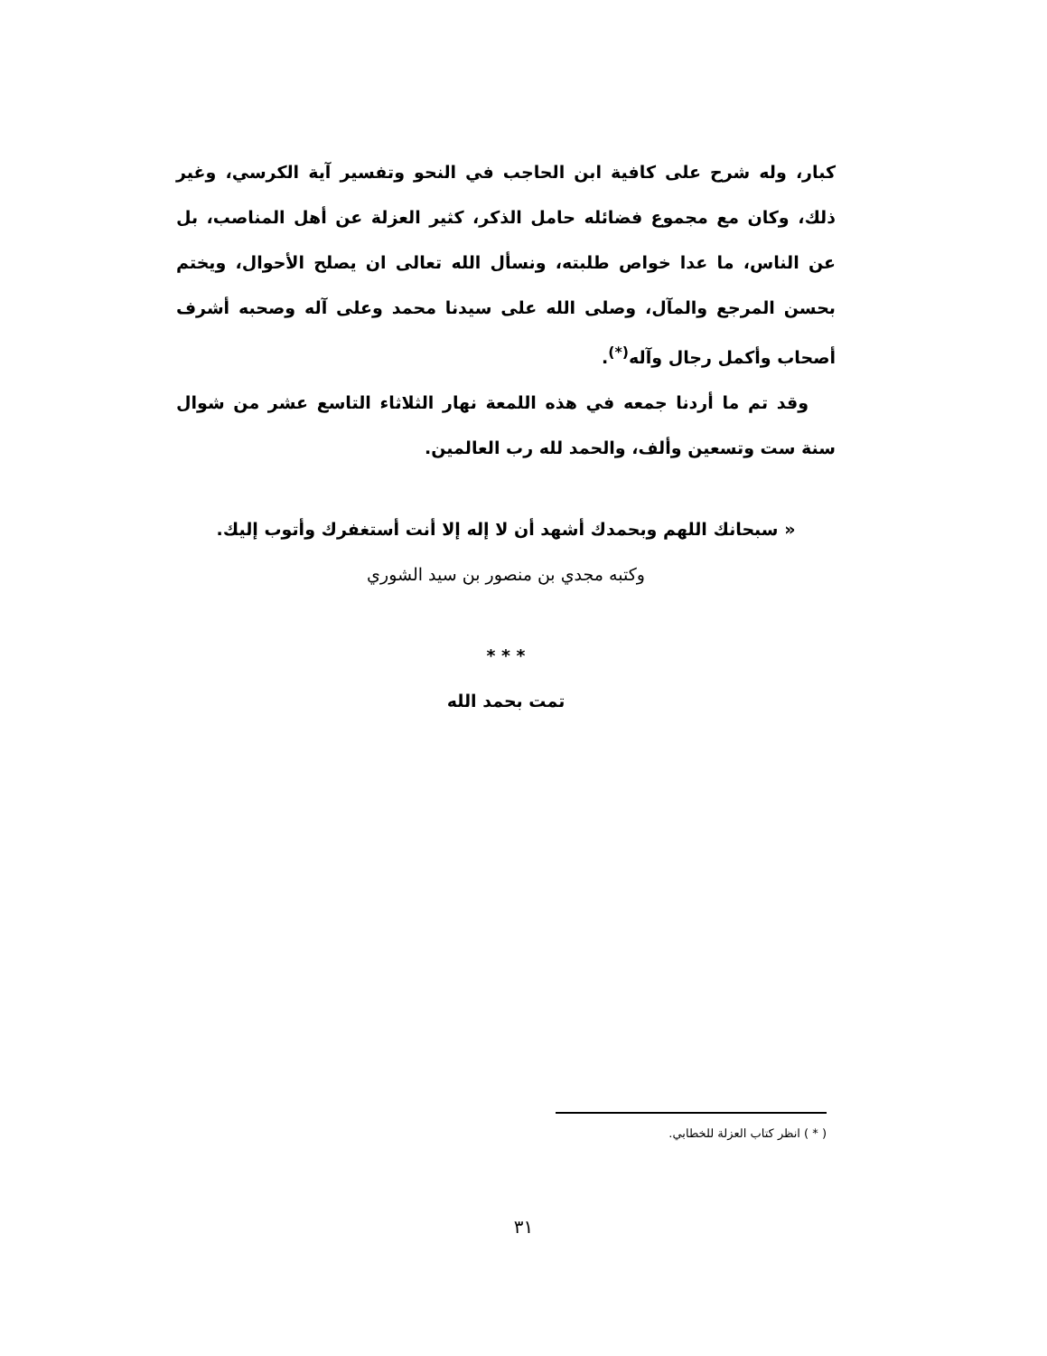كبار، وله شرح على كافية ابن الحاجب في النحو وتفسير آية الكرسي، وغير ذلك، وكان مع مجموع فضائله حامل الذكر، كثير العزلة عن أهل المناصب، بل عن الناس، ما عدا خواص طلبته، ونسأل الله تعالى ان يصلح الأحوال، ويختم بحسن المرجع والمآل، وصلى الله على سيدنا محمد وعلى آله وصحبه أشرف أصحاب وأكمل رجال وآله<sup>(*)</sup>.
وقد تم ما أردنا جمعه في هذه اللمعة نهار الثلاثاء التاسع عشر من شوال سنة ست وتسعين وألف، والحمد لله رب العالمين.
« سبحانك اللهم وبحمدك أشهد أن لا إله إلا أنت أستغفرك وأتوب إليك.
وكتبه مجدي بن منصور بن سيد الشوري
* * *
تمت بحمد الله
( * ) انظر كتاب العزلة للخطابي.
٣١